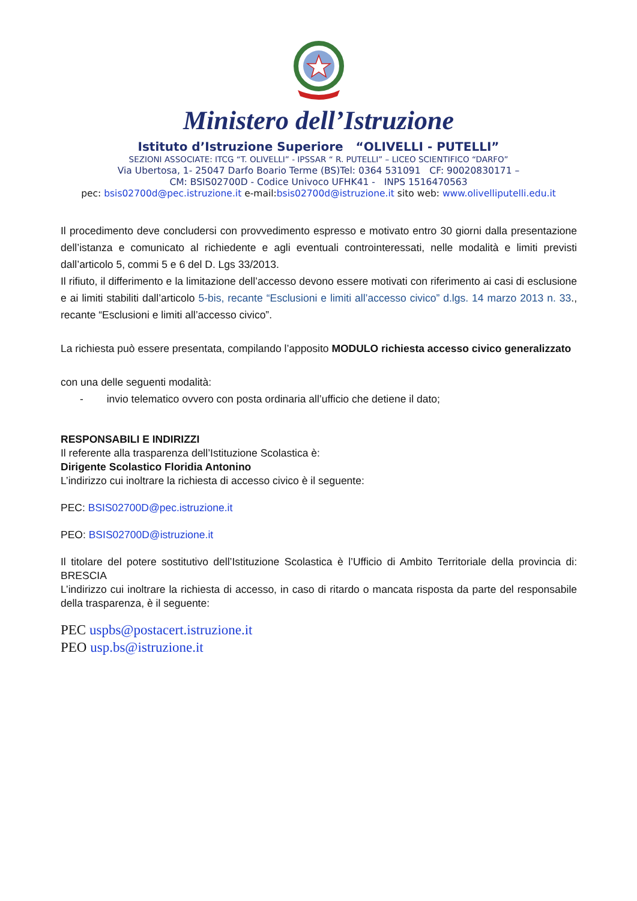Ministero dell’Istruzione
Istituto d’Istruzione Superiore “OLIVELLI - PUTELLI”
SEZIONI ASSOCIATE: ITCG “T. OLIVELLI” - IPSSAR “ R. PUTELLI” – LICEO SCIENTIFICO “DARFO”
Via Ubertosa, 1- 25047 Darfo Boario Terme (BS)Tel: 0364 531091 CF: 90020830171 –
CM: BSIS02700D - Codice Univoco UFHK41 - INPS 1516470563
pec: bsis02700d@pec.istruzione.it e-mail:bsis02700d@istruzione.it sito web: www.olivelliputelli.edu.it
Il procedimento deve concludersi con provvedimento espresso e motivato entro 30 giorni dalla presentazione dell’istanza e comunicato al richiedente e agli eventuali controinteressati, nelle modalità e limiti previsti dall’articolo 5, commi 5 e 6 del D. Lgs 33/2013.
Il rifiuto, il differimento e la limitazione dell’accesso devono essere motivati con riferimento ai casi di esclusione e ai limiti stabiliti dall’articolo 5-bis, recante “Esclusioni e limiti all’accesso civico” d.lgs. 14 marzo 2013 n. 33., recante “Esclusioni e limiti all’accesso civico”.
La richiesta può essere presentata, compilando l’apposito MODULO richiesta accesso civico generalizzato
con una delle seguenti modalità:
- invio telematico ovvero con posta ordinaria all’ufficio che detiene il dato;
RESPONSABILI E INDIRIZZI
Il referente alla trasparenza dell’Istituzione Scolastica è:
Dirigente Scolastico Floridia Antonino
L’indirizzo cui inoltrare la richiesta di accesso civico è il seguente:
PEC: BSIS02700D@pec.istruzione.it
PEO: BSIS02700D@istruzione.it
Il titolare del potere sostitutivo dell’Istituzione Scolastica è l’Ufficio di Ambito Territoriale della provincia di: BRESCIA
L’indirizzo cui inoltrare la richiesta di accesso, in caso di ritardo o mancata risposta da parte del responsabile della trasparenza, è il seguente:
PEC uspbs@postacert.istruzione.it
PEO usp.bs@istruzione.it